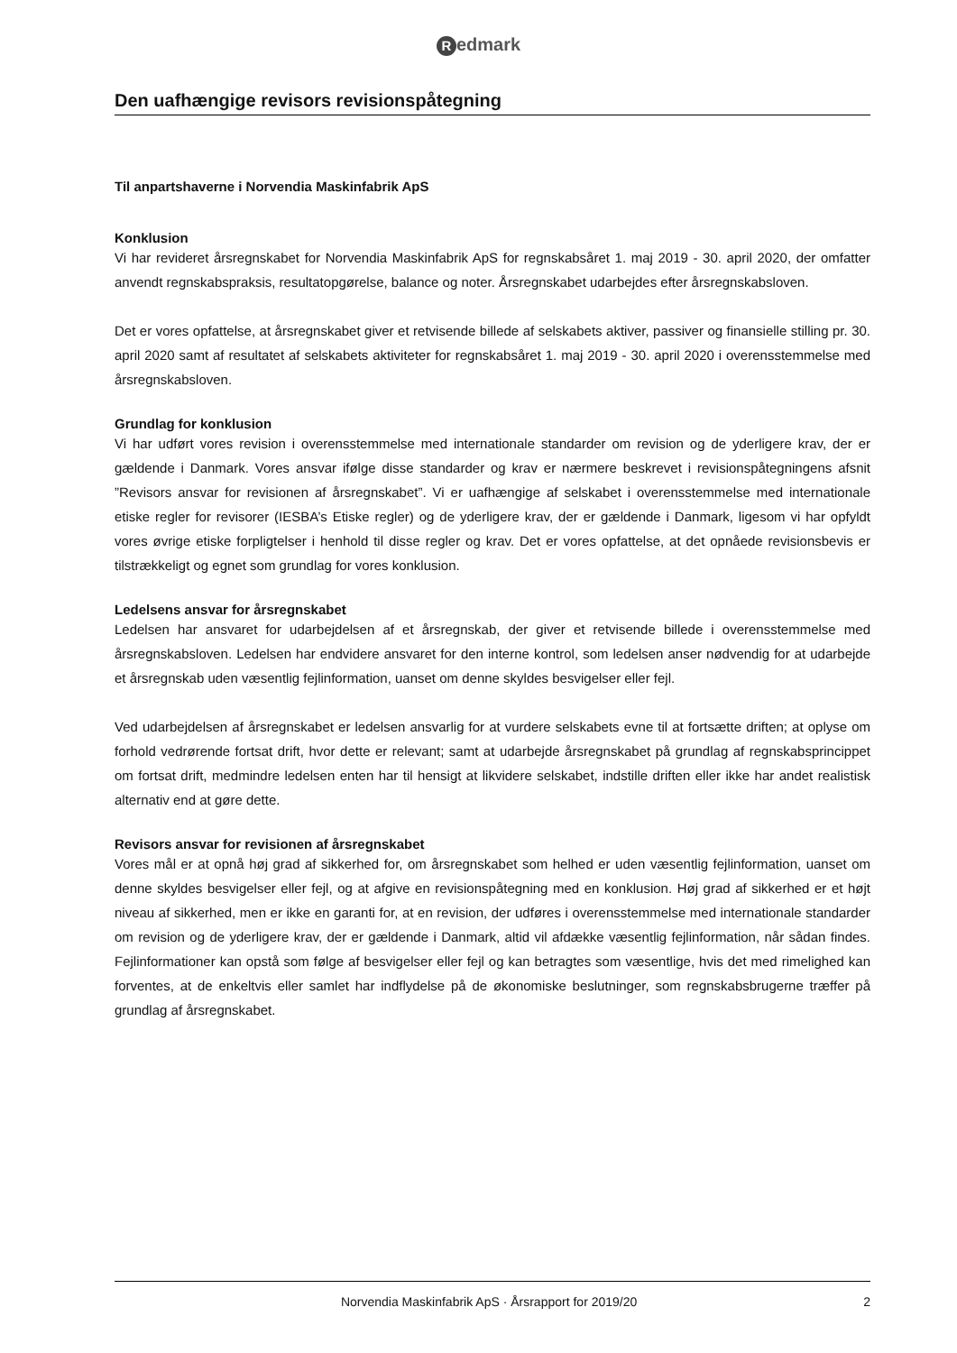Redmark
Den uafhængige revisors revisionspåtegning
Til anpartshaverne i Norvendia Maskinfabrik ApS
Konklusion
Vi har revideret årsregnskabet for Norvendia Maskinfabrik ApS for regnskabsåret 1. maj 2019 - 30. april 2020, der omfatter anvendt regnskabspraksis, resultatopgørelse, balance og noter. Årsregnskabet udarbejdes efter årsregnskabsloven.
Det er vores opfattelse, at årsregnskabet giver et retvisende billede af selskabets aktiver, passiver og finansielle stilling pr. 30. april 2020 samt af resultatet af selskabets aktiviteter for regnskabsåret 1. maj 2019 - 30. april 2020 i overensstemmelse med årsregnskabsloven.
Grundlag for konklusion
Vi har udført vores revision i overensstemmelse med internationale standarder om revision og de yderligere krav, der er gældende i Danmark. Vores ansvar ifølge disse standarder og krav er nærmere beskrevet i revisionspåtegningens afsnit ”Revisors ansvar for revisionen af årsregnskabet”. Vi er uafhængige af selskabet i overensstemmelse med internationale etiske regler for revisorer (IESBA’s Etiske regler) og de yderligere krav, der er gældende i Danmark, ligesom vi har opfyldt vores øvrige etiske forpligtelser i henhold til disse regler og krav. Det er vores opfattelse, at det opnåede revisionsbevis er tilstrækkeligt og egnet som grundlag for vores konklusion.
Ledelsens ansvar for årsregnskabet
Ledelsen har ansvaret for udarbejdelsen af et årsregnskab, der giver et retvisende billede i overensstemmelse med årsregnskabsloven. Ledelsen har endvidere ansvaret for den interne kontrol, som ledelsen anser nødvendig for at udarbejde et årsregnskab uden væsentlig fejlinformation, uanset om denne skyldes besvigelser eller fejl.
Ved udarbejdelsen af årsregnskabet er ledelsen ansvarlig for at vurdere selskabets evne til at fortsætte driften; at oplyse om forhold vedrørende fortsat drift, hvor dette er relevant; samt at udarbejde årsregnskabet på grundlag af regnskabsprincippet om fortsat drift, medmindre ledelsen enten har til hensigt at likvidere selskabet, indstille driften eller ikke har andet realistisk alternativ end at gøre dette.
Revisors ansvar for revisionen af årsregnskabet
Vores mål er at opnå høj grad af sikkerhed for, om årsregnskabet som helhed er uden væsentlig fejlinformation, uanset om denne skyldes besvigelser eller fejl, og at afgive en revisionspåtegning med en konklusion. Høj grad af sikkerhed er et højt niveau af sikkerhed, men er ikke en garanti for, at en revision, der udføres i overensstemmelse med internationale standarder om revision og de yderligere krav, der er gældende i Danmark, altid vil afdække væsentlig fejlinformation, når sådan findes. Fejlinformationer kan opstå som følge af besvigelser eller fejl og kan betragtes som væsentlige, hvis det med rimelighed kan forventes, at de enkeltvis eller samlet har indflydelse på de økonomiske beslutninger, som regnskabsbrugerne træffer på grundlag af årsregnskabet.
Norvendia Maskinfabrik ApS · Årsrapport for 2019/20
2